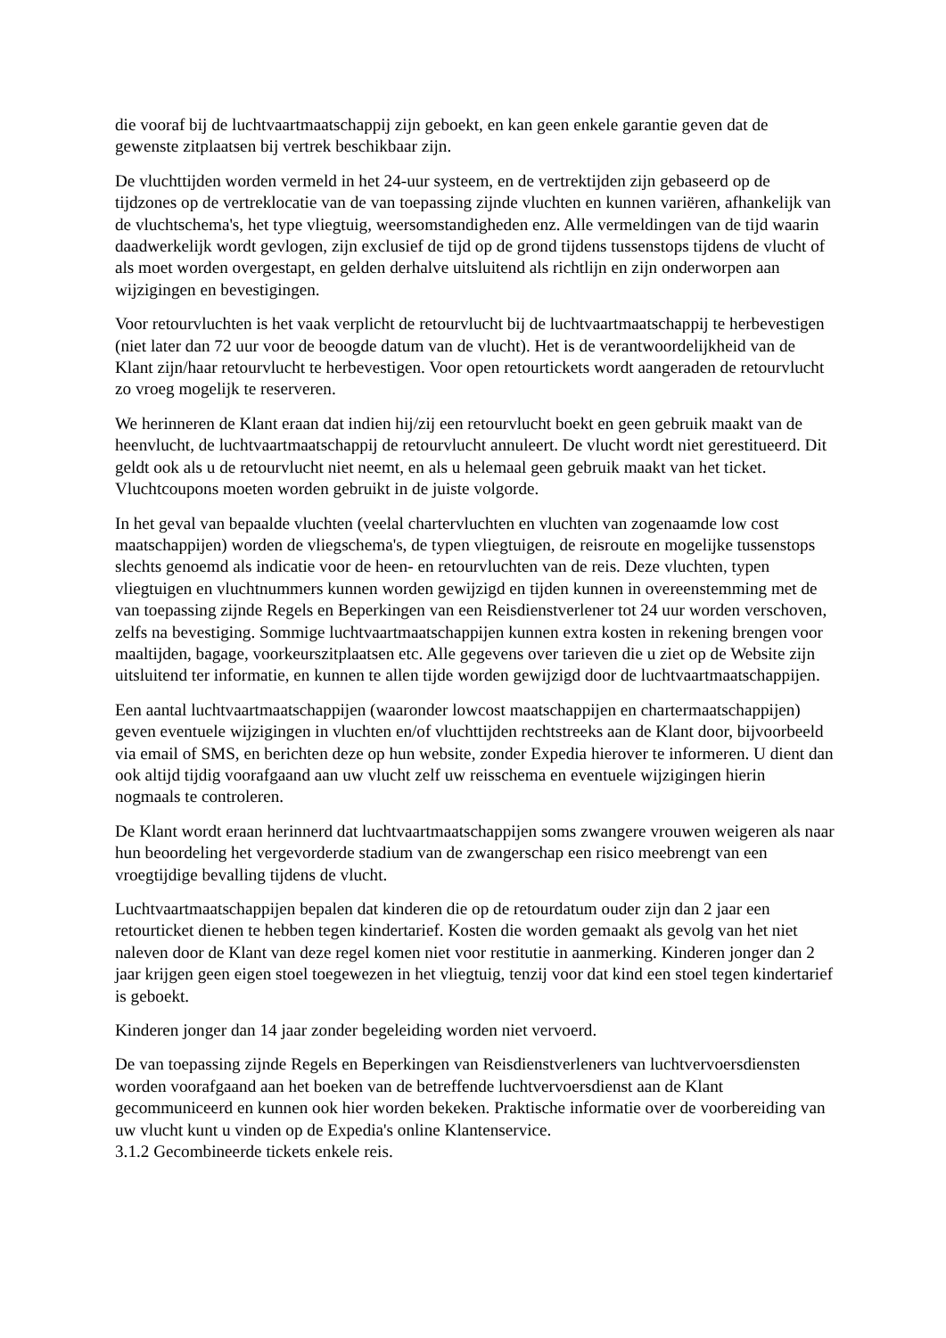die vooraf bij de luchtvaartmaatschappij zijn geboekt, en kan geen enkele garantie geven dat de gewenste zitplaatsen bij vertrek beschikbaar zijn.
De vluchttijden worden vermeld in het 24-uur systeem, en de vertrektijden zijn gebaseerd op de tijdzones op de vertreklocatie van de van toepassing zijnde vluchten en kunnen variëren, afhankelijk van de vluchtschema's, het type vliegtuig, weersomstandigheden enz. Alle vermeldingen van de tijd waarin daadwerkelijk wordt gevlogen, zijn exclusief de tijd op de grond tijdens tussenstops tijdens de vlucht of als moet worden overgestapt, en gelden derhalve uitsluitend als richtlijn en zijn onderworpen aan wijzigingen en bevestigingen.
Voor retourvluchten is het vaak verplicht de retourvlucht bij de luchtvaartmaatschappij te herbevestigen (niet later dan 72 uur voor de beoogde datum van de vlucht). Het is de verantwoordelijkheid van de Klant zijn/haar retourvlucht te herbevestigen. Voor open retourtickets wordt aangeraden de retourvlucht zo vroeg mogelijk te reserveren.
We herinneren de Klant eraan dat indien hij/zij een retourvlucht boekt en geen gebruik maakt van de heenvlucht, de luchtvaartmaatschappij de retourvlucht annuleert. De vlucht wordt niet gerestitueerd. Dit geldt ook als u de retourvlucht niet neemt, en als u helemaal geen gebruik maakt van het ticket. Vluchtcoupons moeten worden gebruikt in de juiste volgorde.
In het geval van bepaalde vluchten (veelal chartervluchten en vluchten van zogenaamde low cost maatschappijen) worden de vliegschema's, de typen vliegtuigen, de reisroute en mogelijke tussenstops slechts genoemd als indicatie voor de heen- en retourvluchten van de reis. Deze vluchten, typen vliegtuigen en vluchtnummers kunnen worden gewijzigd en tijden kunnen in overeenstemming met de van toepassing zijnde Regels en Beperkingen van een Reisdienstverlener tot 24 uur worden verschoven, zelfs na bevestiging. Sommige luchtvaartmaatschappijen kunnen extra kosten in rekening brengen voor maaltijden, bagage, voorkeurszitplaatsen etc. Alle gegevens over tarieven die u ziet op de Website zijn uitsluitend ter informatie, en kunnen te allen tijde worden gewijzigd door de luchtvaartmaatschappijen.
Een aantal luchtvaartmaatschappijen (waaronder lowcost maatschappijen en chartermaatschappijen) geven eventuele wijzigingen in vluchten en/of vluchttijden rechtstreeks aan de Klant door, bijvoorbeeld via email of SMS, en berichten deze op hun website, zonder Expedia hierover te informeren. U dient dan ook altijd tijdig voorafgaand aan uw vlucht zelf uw reisschema en eventuele wijzigingen hierin nogmaals te controleren.
De Klant wordt eraan herinnerd dat luchtvaartmaatschappijen soms zwangere vrouwen weigeren als naar hun beoordeling het vergevorderde stadium van de zwangerschap een risico meebrengt van een vroegtijdige bevalling tijdens de vlucht.
Luchtvaartmaatschappijen bepalen dat kinderen die op de retourdatum ouder zijn dan 2 jaar een retourticket dienen te hebben tegen kindertarief. Kosten die worden gemaakt als gevolg van het niet naleven door de Klant van deze regel komen niet voor restitutie in aanmerking. Kinderen jonger dan 2 jaar krijgen geen eigen stoel toegewezen in het vliegtuig, tenzij voor dat kind een stoel tegen kindertarief is geboekt.
Kinderen jonger dan 14 jaar zonder begeleiding worden niet vervoerd.
De van toepassing zijnde Regels en Beperkingen van Reisdienstverleners van luchtvervoersdiensten worden voorafgaand aan het boeken van de betreffende luchtvervoersdienst aan de Klant gecommuniceerd en kunnen ook hier worden bekeken. Praktische informatie over de voorbereiding van uw vlucht kunt u vinden op de Expedia's online Klantenservice.
3.1.2 Gecombineerde tickets enkele reis.